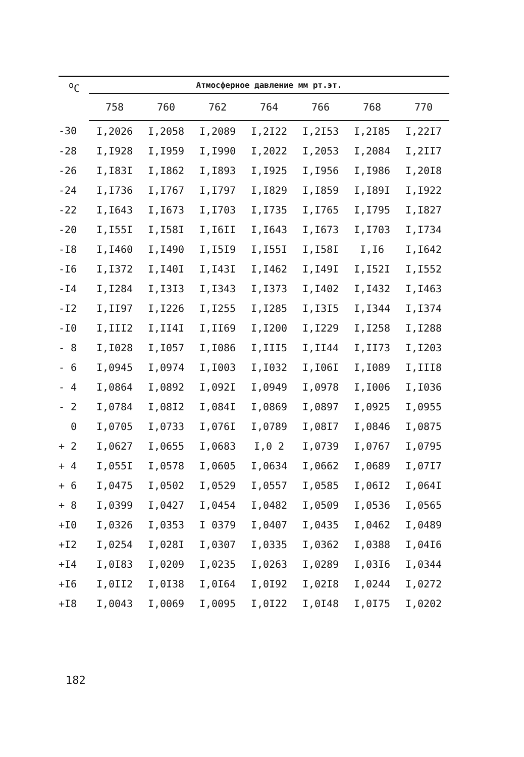| <sup>o</sup> C | Атмосферное давление мм рт.эт. | | | | | | |
| --- | --- | --- | --- | --- | --- | --- | --- |
| | 758 | 760 | 762 | 764 | 766 | 768 | 770 |
| -30 | I,2026 | I,2058 | I,2089 | I,2I22 | I,2I53 | I,2I85 | I,22I7 |
| -28 | I,I928 | I,I959 | I,I990 | I,2022 | I,2053 | I,2084 | I,2II7 |
| -26 | I,I83I | I,I862 | I,I893 | I,I925 | I,I956 | I,I986 | I,20I8 |
| -24 | I,I736 | I,I767 | I,I797 | I,I829 | I,I859 | I,I89I | I,I922 |
| -22 | I,I643 | I,I673 | I,I703 | I,I735 | I,I765 | I,I795 | I,I827 |
| -20 | I,I55I | I,I58I | I,I6II | I,I643 | I,I673 | I,I703 | I,I734 |
| -I8 | I,I460 | I,I490 | I,I5I9 | I,I55I | I,I58I | I,I6 | I,I642 |
| -I6 | I,I372 | I,I40I | I,I43I | I,I462 | I,I49I | I,I52I | I,I552 |
| -I4 | I,I284 | I,I3I3 | I,I343 | I,I373 | I,I402 | I,I432 | I,I463 |
| -I2 | I,II97 | I,I226 | I,I255 | I,I285 | I,I3I5 | I,I344 | I,I374 |
| -I0 | I,III2 | I,II4I | I,II69 | I,I200 | I,I229 | I,I258 | I,I288 |
| - 8 | I,I028 | I,I057 | I,I086 | I,III5 | I,II44 | I,II73 | I,I203 |
| - 6 | I,0945 | I,0974 | I,I003 | I,I032 | I,I06I | I,I089 | I,III8 |
| - 4 | I,0864 | I,0892 | I,092I | I,0949 | I,0978 | I,I006 | I,I036 |
| - 2 | I,0784 | I,08I2 | I,084I | I,0869 | I,0897 | I,0925 | I,0955 |
| 0 | I,0705 | I,0733 | I,076I | I,0789 | I,08I7 | I,0846 | I,0875 |
| + 2 | I,0627 | I,0655 | I,0683 | I,0 2 | I,0739 | I,0767 | I,0795 |
| + 4 | I,055I | I,0578 | I,0605 | I,0634 | I,0662 | I,0689 | I,07I7 |
| + 6 | I,0475 | I,0502 | I,0529 | I,0557 | I,0585 | I,06I2 | I,064I |
| + 8 | I,0399 | I,0427 | I,0454 | I,0482 | I,0509 | I,0536 | I,0565 |
| +I0 | I,0326 | I,0353 | I 0379 | I,0407 | I,0435 | I,0462 | I,0489 |
| +I2 | I,0254 | I,028I | I,0307 | I,0335 | I,0362 | I,0388 | I,04I6 |
| +I4 | I,0I83 | I,0209 | I,0235 | I,0263 | I,0289 | I,03I6 | I,0344 |
| +I6 | I,0II2 | I,0I38 | I,0I64 | I,0I92 | I,02I8 | I,0244 | I,0272 |
| +I8 | I,0043 | I,0069 | I,0095 | I,0I22 | I,0I48 | I,0I75 | I,0202 |
182